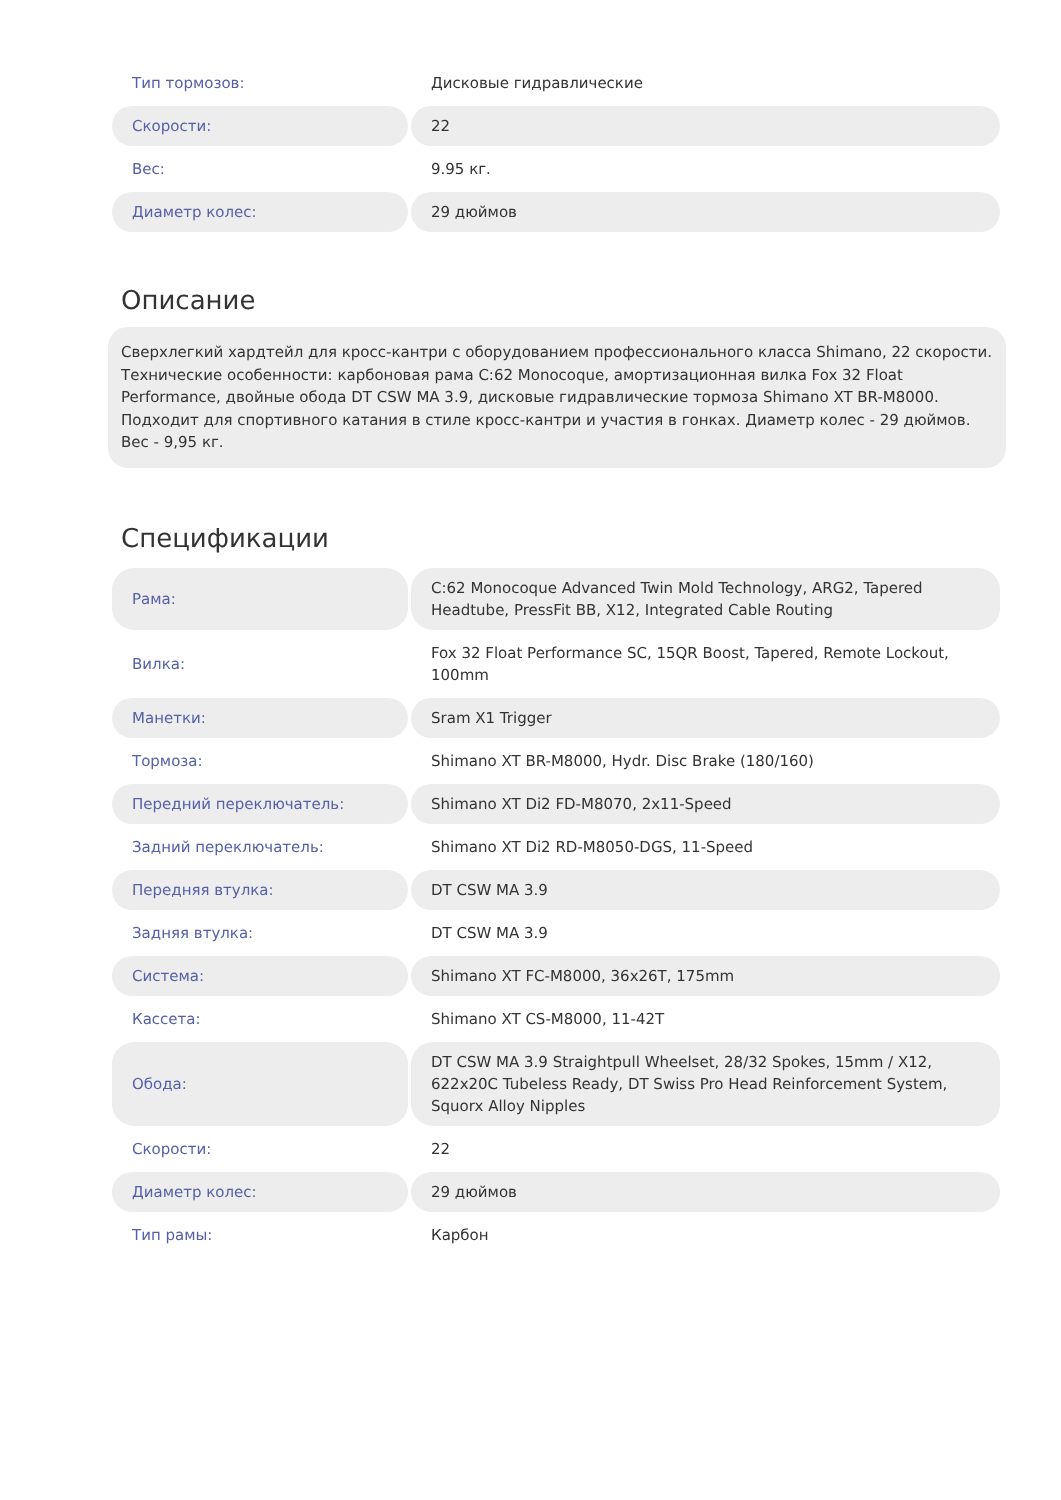| Тип тормозов: | Дисковые гидравлические |
| Скорости: | 22 |
| Вес: | 9.95 кг. |
| Диаметр колес: | 29 дюймов |
Описание
Сверхлегкий хардтейл для кросс-кантри с оборудованием профессионального класса Shimano, 22 скорости. Технические особенности: карбоновая рама C:62 Monocoque, амортизационная вилка Fox 32 Float Performance, двойные обода DT CSW MA 3.9, дисковые гидравлические тормоза Shimano XT BR-M8000. Подходит для спортивного катания в стиле кросс-кантри и участия в гонках. Диаметр колес - 29 дюймов. Вес - 9,95 кг.
Спецификации
| Рама: | C:62 Monocoque Advanced Twin Mold Technology, ARG2, Tapered Headtube, PressFit BB, X12, Integrated Cable Routing |
| Вилка: | Fox 32 Float Performance SC, 15QR Boost, Tapered, Remote Lockout, 100mm |
| Манетки: | Sram X1 Trigger |
| Тормоза: | Shimano XT BR-M8000, Hydr. Disc Brake (180/160) |
| Передний переключатель: | Shimano XT Di2 FD-M8070, 2x11-Speed |
| Задний переключатель: | Shimano XT Di2 RD-M8050-DGS, 11-Speed |
| Передняя втулка: | DT CSW MA 3.9 |
| Задняя втулка: | DT CSW MA 3.9 |
| Система: | Shimano XT FC-M8000, 36x26T, 175mm |
| Кассета: | Shimano XT CS-M8000, 11-42T |
| Обода: | DT CSW MA 3.9 Straightpull Wheelset, 28/32 Spokes, 15mm / X12, 622x20C Tubeless Ready, DT Swiss Pro Head Reinforcement System, Squorx Alloy Nipples |
| Скорости: | 22 |
| Диаметр колес: | 29 дюймов |
| Тип рамы: | Карбон |